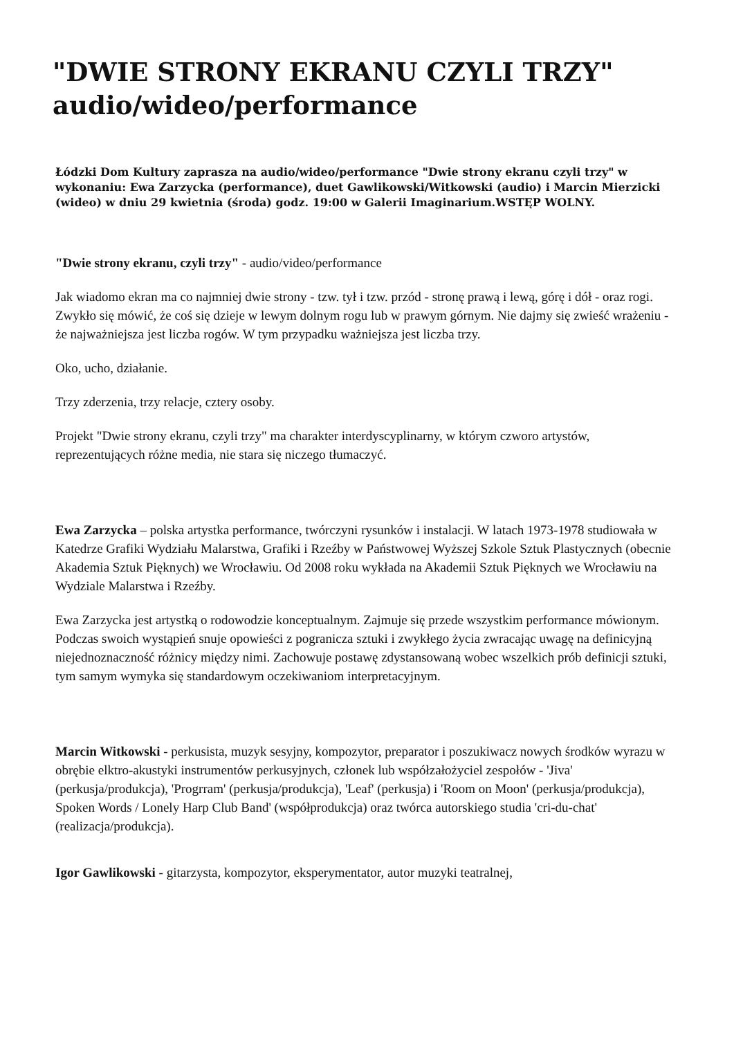"DWIE STRONY EKRANU CZYLI TRZY" audio/wideo/performance
Łódzki Dom Kultury zaprasza na audio/wideo/performance "Dwie strony ekranu czyli trzy" w wykonaniu: Ewa Zarzycka (performance), duet Gawlikowski/Witkowski (audio) i Marcin Mierzicki (wideo) w dniu 29 kwietnia (środa) godz. 19:00 w Galerii Imaginarium.WSTĘP WOLNY.
"Dwie strony ekranu, czyli trzy" - audio/video/performance
Jak wiadomo ekran ma co najmniej dwie strony - tzw. tył i tzw. przód - stronę prawą i lewą, górę i dół - oraz rogi. Zwykło się mówić, że coś się dzieje w lewym dolnym rogu lub w prawym górnym. Nie dajmy się zwieść wrażeniu - że najważniejsza jest liczba rogów. W tym przypadku ważniejsza jest liczba trzy.
Oko, ucho, działanie.
Trzy zderzenia, trzy relacje, cztery osoby.
Projekt "Dwie strony ekranu, czyli trzy" ma charakter interdyscyplinarny, w którym czworo artystów, reprezentujących różne media, nie stara się niczego tłumaczyć.
Ewa Zarzycka – polska artystka performance, twórczyni rysunków i instalacji. W latach 1973-1978 studiowała w Katedrze Grafiki Wydziału Malarstwa, Grafiki i Rzeźby w Państwowej Wyższej Szkole Sztuk Plastycznych (obecnie Akademia Sztuk Pięknych) we Wrocławiu. Od 2008 roku wykłada na Akademii Sztuk Pięknych we Wrocławiu na Wydziale Malarstwa i Rzeźby.
Ewa Zarzycka jest artystką o rodowodzie konceptualnym. Zajmuje się przede wszystkim performance mówionym. Podczas swoich wystąpień snuje opowieści z pogranicza sztuki i zwykłego życia zwracając uwagę na definicyjną niejednoznaczność różnicy między nimi. Zachowuje postawę zdystansowaną wobec wszelkich prób definicji sztuki, tym samym wymyka się standardowym oczekiwaniom interpretacyjnym.
Marcin Witkowski - perkusista, muzyk sesyjny, kompozytor, preparator i poszukiwacz nowych środków wyrazu w obrębie elktro-akustyki instrumentów perkusyjnych, członek lub współzałożyciel zespołów - 'Jiva' (perkusja/produkcja), 'Progrram' (perkusja/produkcja), 'Leaf' (perkusja) i 'Room on Moon' (perkusja/produkcja), Spoken Words / Lonely Harp Club Band' (współprodukcja) oraz twórca autorskiego studia 'cri-du-chat' (realizacja/produkcja).
Igor Gawlikowski - gitarzysta, kompozytor, eksperymentator, autor muzyki teatralnej,